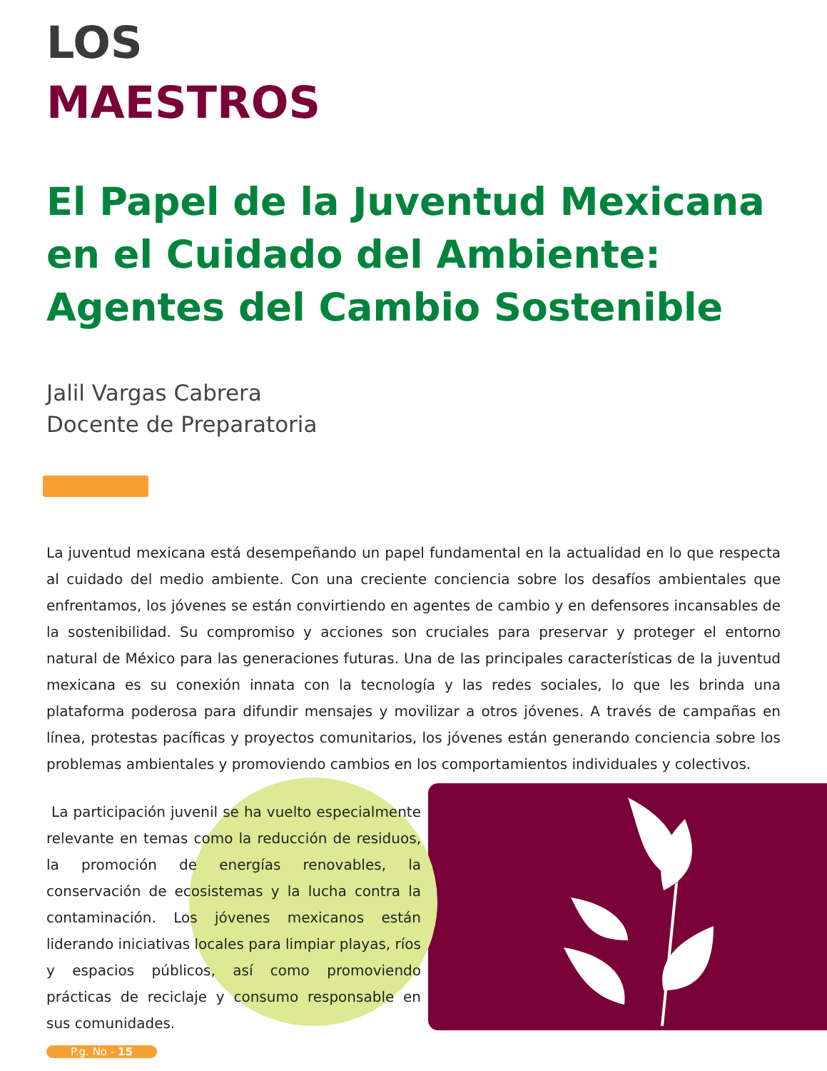LOS
MAESTROS
El Papel de la Juventud Mexicana en el Cuidado del Ambiente: Agentes del Cambio Sostenible
Jalil Vargas Cabrera
Docente de Preparatoria
La juventud mexicana está desempeñando un papel fundamental en la actualidad en lo que respecta al cuidado del medio ambiente. Con una creciente conciencia sobre los desafíos ambientales que enfrentamos, los jóvenes se están convirtiendo en agentes de cambio y en defensores incansables de la sostenibilidad. Su compromiso y acciones son cruciales para preservar y proteger el entorno natural de México para las generaciones futuras. Una de las principales características de la juventud mexicana es su conexión innata con la tecnología y las redes sociales, lo que les brinda una plataforma poderosa para difundir mensajes y movilizar a otros jóvenes. A través de campañas en línea, protestas pacíficas y proyectos comunitarios, los jóvenes están generando conciencia sobre los problemas ambientales y promoviendo cambios en los comportamientos individuales y colectivos.
La participación juvenil se ha vuelto especialmente relevante en temas como la reducción de residuos, la promoción de energías renovables, la conservación de ecosistemas y la lucha contra la contaminación. Los jóvenes mexicanos están liderando iniciativas locales para limpiar playas, ríos y espacios públicos, así como promoviendo prácticas de reciclaje y consumo responsable en sus comunidades.
P.g. No - 15